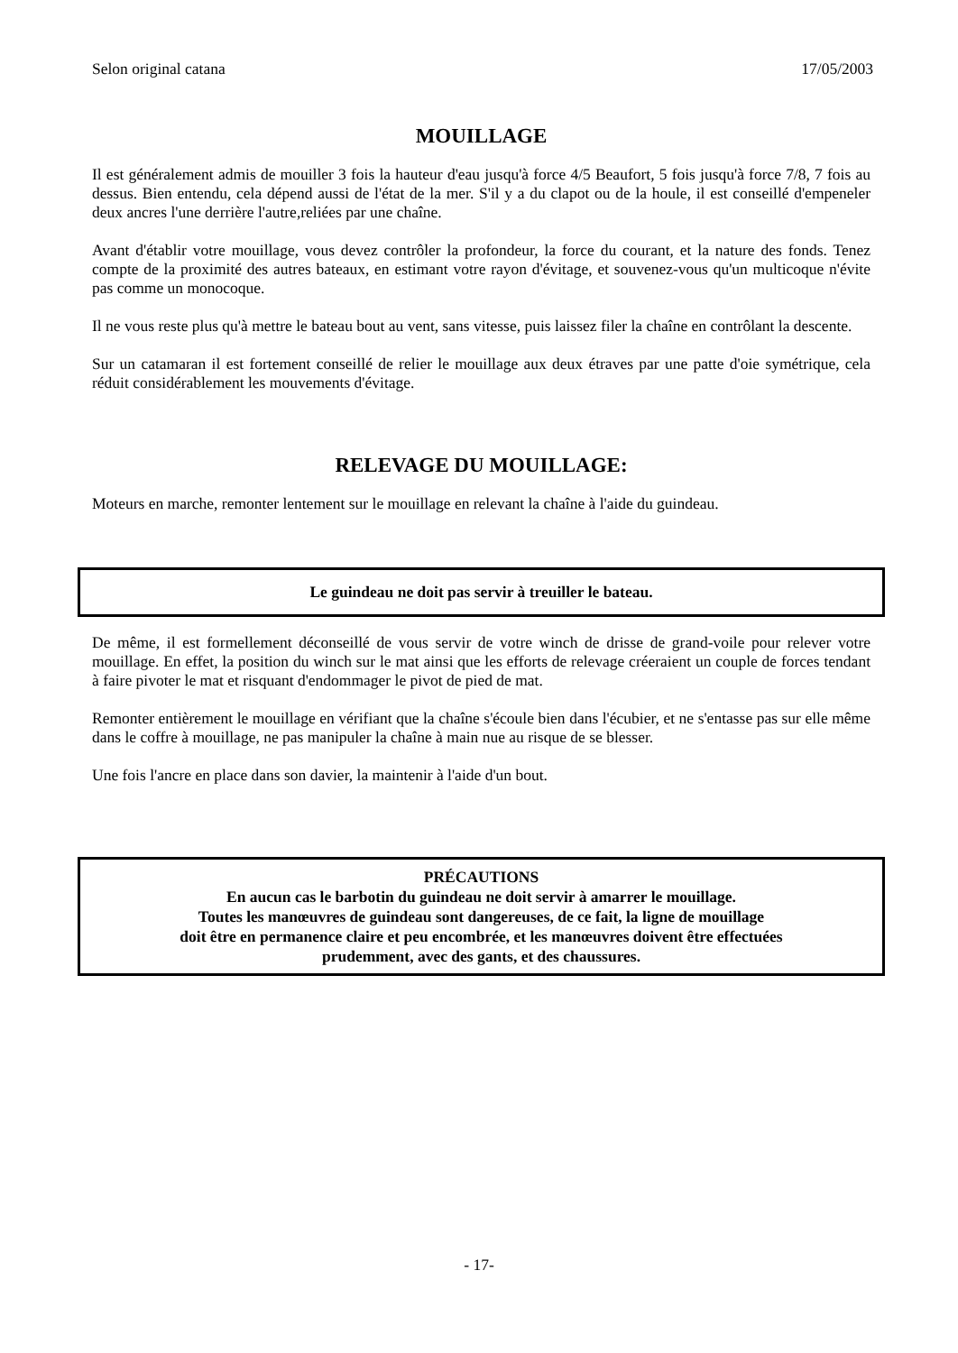Selon original catana 17/05/2003
MOUILLAGE
Il est généralement admis de mouiller 3 fois la hauteur d'eau jusqu'à force 4/5 Beaufort, 5 fois jusqu'à force 7/8, 7 fois au dessus. Bien entendu, cela dépend aussi de l'état de la mer. S'il y a du clapot ou de la houle, il est conseillé d'empeneler deux ancres l'une derrière l'autre,reliées par une chaîne.
Avant d'établir votre mouillage, vous devez contrôler la profondeur, la force du courant, et la nature des fonds. Tenez compte de la proximité des autres bateaux, en estimant votre rayon d'évitage, et souvenez-vous qu'un multicoque n'évite pas comme un monocoque.
Il ne vous reste plus qu'à mettre le bateau bout au vent, sans vitesse, puis laissez filer la chaîne en contrôlant la descente.
Sur un catamaran il est fortement conseillé de relier le mouillage aux deux étraves par une patte d'oie symétrique, cela réduit considérablement les mouvements d'évitage.
RELEVAGE DU MOUILLAGE:
Moteurs en marche, remonter lentement sur le mouillage en relevant la chaîne à l'aide du guindeau.
Le guindeau ne doit pas servir à treuiller le bateau.
De même, il est formellement déconseillé de vous servir de votre winch de drisse de grand-voile pour relever votre mouillage. En effet, la position du winch sur le mat ainsi que les efforts de relevage créeraient un couple de forces tendant à faire pivoter le mat et risquant d'endommager le pivot de pied de mat.
Remonter entièrement le mouillage en vérifiant que la chaîne s'écoule bien dans l'écubier, et ne s'entasse pas sur elle même dans le coffre à mouillage, ne pas manipuler la chaîne à main nue au risque de se blesser.
Une fois l'ancre en place dans son davier, la maintenir à l'aide d'un bout.
PRÉCAUTIONS
En aucun cas le barbotin du guindeau ne doit servir à amarrer le mouillage.
Toutes les manœuvres de guindeau sont dangereuses, de ce fait, la ligne de mouillage
doit être en permanence claire et peu encombrée, et les manœuvres doivent être effectuées
prudemment, avec des gants, et des chaussures.
- 17-